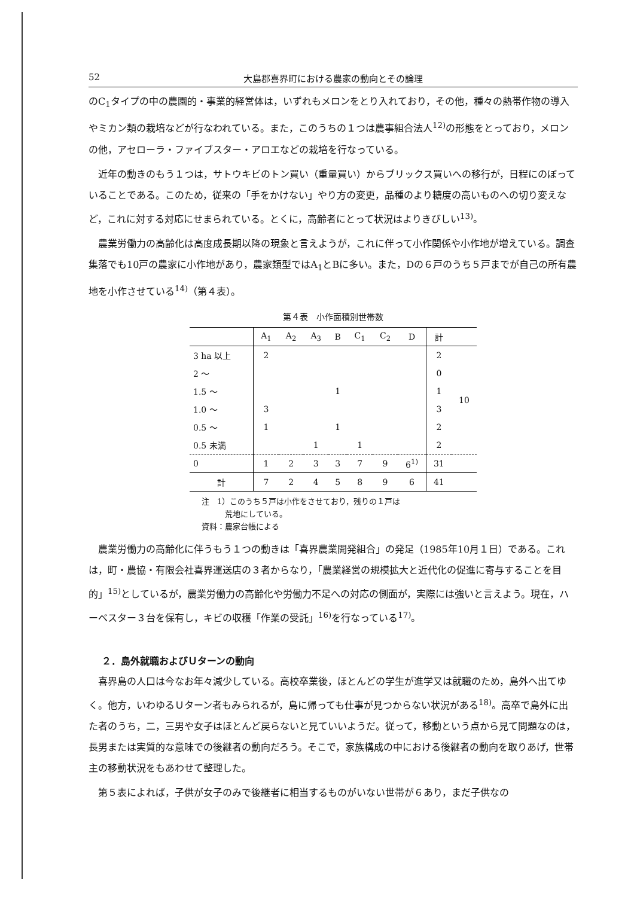52 大島郡喜界町における農家の動向とその論理
のC<sub>1</sub>タイプの中の農園的・事業的経営体は，いずれもメロンをとり入れており，その他，種々の熱帯作物の導入やミカン類の栽培などが行なわれている。また，このうちの１つは農事組合法人<sup>12)</sup>の形態をとっており，メロンの他，アセローラ・ファイブスター・アロエなどの栽培を行なっている。
近年の動きのもう１つは，サトウキビのトン買い（重量買い）からブリックス買いへの移行が，日程にのぼっていることである。このため，従来の「手をかけない」やり方の変更，品種のより糖度の高いものへの切り変えなど，これに対する対応にせまられている。とくに，高齢者にとって状況はよりきびしい<sup>13)</sup>。
農業労働力の高齢化は高度成長期以降の現象と言えようが，これに伴って小作関係や小作地が増えている。調査集落でも10戸の農家に小作地があり，農家類型ではA<sub>1</sub>とBに多い。また，Dの６戸のうち５戸までが自己の所有農地を小作させている<sup>14)</sup>（第４表）。
第４表　小作面積別世帯数
| | A<sub>1</sub> | A<sub>2</sub> | A<sub>3</sub> | B | C<sub>1</sub> | C<sub>2</sub> | D | 計 | |
| --- | --- | --- | --- | --- | --- | --- | --- | --- | --- |
| 3 ha 以上 | 2 | | | | | | | 2 | 10 |
| 2 ～ | | | | | | | | 0 | |
| 1.5 ～ | | | | 1 | | | | 1 | |
| 1.0 ～ | 3 | | | | | | | 3 | |
| 0.5 ～ | 1 | | | 1 | | | | 2 | |
| 0.5 未満 | | | 1 | | 1 | | | 2 | |
| 0 | 1 | 2 | 3 | 3 | 7 | 9 | 6<sup>1)</sup> | 31 | |
| 計 | 7 | 2 | 4 | 5 | 8 | 9 | 6 | 41 | |
注　1）このうち５戸は小作をさせており，残りの１戸は
　　　荒地にしている。
資料：農家台帳による
農業労働力の高齢化に伴うもう１つの動きは「喜界農業開発組合」の発足（1985年10月１日）である。これは，町・農協・有限会社喜界運送店の３者からなり，「農業経営の規模拡大と近代化の促進に寄与することを目的」<sup>15)</sup>としているが，農業労働力の高齢化や労働力不足への対応の側面が，実際には強いと言えよう。現在，ハーベスター３台を保有し，キビの収穫「作業の受託」<sup>16)</sup>を行なっている<sup>17)</sup>。
２．島外就職およびＵターンの動向
喜界島の人口は今なお年々減少している。高校卒業後，ほとんどの学生が進学又は就職のため，島外へ出てゆく。他方，いわゆるＵターン者もみられるが，島に帰っても仕事が見つからない状況がある<sup>18)</sup>。高卒で島外に出た者のうち，二，三男や女子はほとんど戻らないと見ていいようだ。従って，移動という点から見て問題なのは，長男または実質的な意味での後継者の動向だろう。そこで，家族構成の中における後継者の動向を取りあげ，世帯主の移動状況をもあわせて整理した。
第５表によれば，子供が女子のみで後継者に相当するものがいない世帯が６あり，まだ子供なの